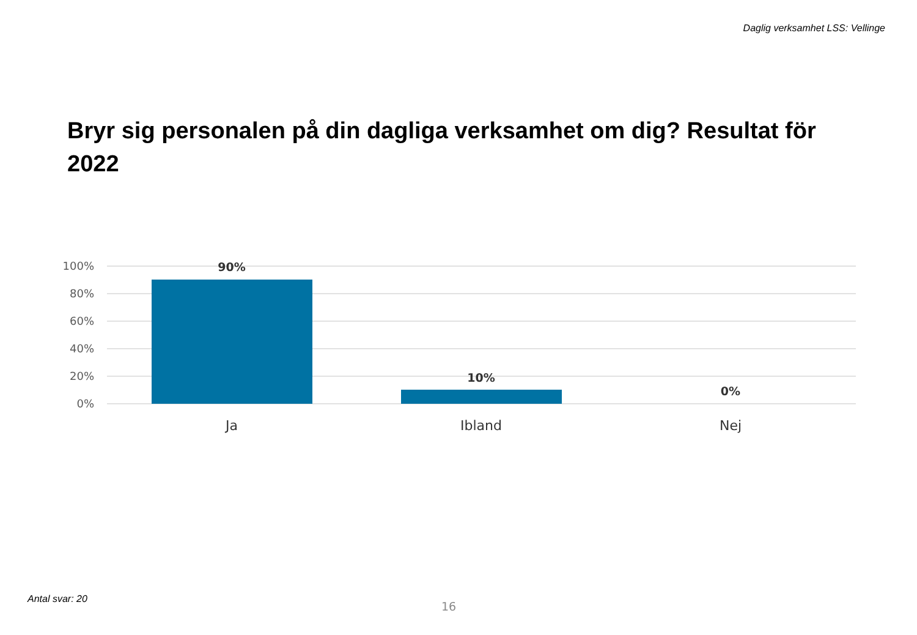Daglig verksamhet LSS: Vellinge
Bryr sig personalen på din dagliga verksamhet om dig? Resultat för 2022
100%
80%
60%
40%
20%
0%
90%
10%
0%
Ja
Ibland
Nej
Antal svar: 20
16